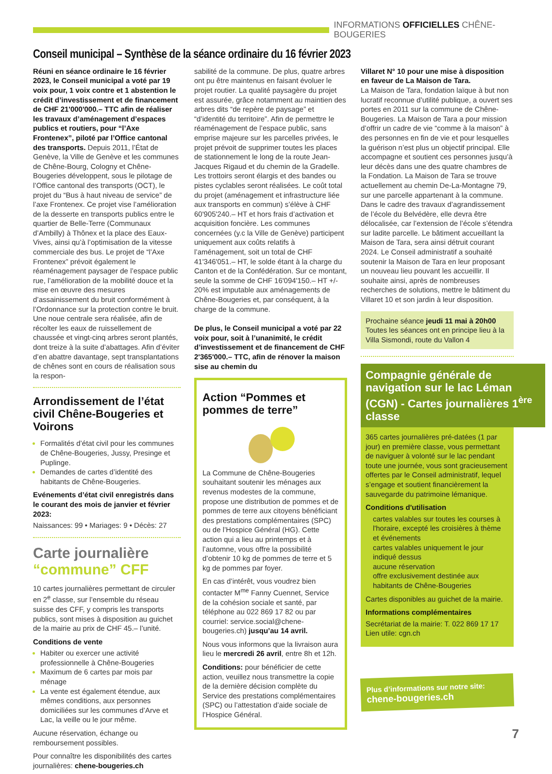INFORMATIONS OFFICIELLES CHÊNE-BOUGERIES
Conseil municipal – Synthèse de la séance ordinaire du 16 février 2023
Réuni en séance ordinaire le 16 février 2023, le Conseil municipal a voté par 19 voix pour, 1 voix contre et 1 abstention le crédit d’investissement et de financement de CHF 21'000'000.– TTC afin de réaliser les travaux d’aménagement d’espaces publics et routiers, pour “l’Axe Frontenex”, piloté par l’Office cantonal des transports. Depuis 2011, l’État de Genève, la Ville de Genève et les communes de Chêne-Bourg, Cologny et Chêne-Bougeries développent, sous le pilotage de l’Office cantonal des transports (OCT), le projet du “Bus à haut niveau de service” de l’axe Frontenex. Ce projet vise l’amélioration de la desserte en transports publics entre le quartier de Belle-Terre (Communaux d’Ambilly) à Thônex et la place des Eaux-Vives, ainsi qu’à l’optimisation de la vitesse commerciale des bus. Le projet de “l’Axe Frontenex” prévoit également le réaménagement paysager de l’espace public rue, l’amélioration de la mobilité douce et la mise en œuvre des mesures d’assainissement du bruit conformément à l’Ordonnance sur la protection contre le bruit. Une noue centrale sera réalisée, afin de récolter les eaux de ruissellement de chaussée et vingt-cinq arbres seront plantés, dont treize à la suite d’abattages. Afin d’éviter d’en abattre davantage, sept transplantations de chênes sont en cours de réalisation sous la respon-
Arrondissement de l’état civil Chêne-Bougeries et Voirons
Formalités d’état civil pour les communes de Chêne-Bougeries, Jussy, Presinge et Puplinge.
Demandes de cartes d’identité des habitants de Chêne-Bougeries.
Evénements d’état civil enregistrés dans le courant des mois de janvier et février 2023:
Naissances: 99 • Mariages: 9 • Décès: 27
Carte journalière “commune” CFF
10 cartes journalières permettant de circuler en 2<sup>e</sup> classe, sur l’ensemble du réseau suisse des CFF, y compris les transports publics, sont mises à disposition au guichet de la mairie au prix de CHF 45.– l’unité.
Conditions de vente
Habiter ou exercer une activité professionnelle à Chêne-Bougeries
Maximum de 6 cartes par mois par ménage
La vente est également étendue, aux mêmes conditions, aux personnes domiciliées sur les communes d’Arve et Lac, la veille ou le jour même.
Aucune réservation, échange ou remboursement possibles.
Pour connaître les disponibilités des cartes journalières: chene-bougeries.ch
sabilité de la commune. De plus, quatre arbres ont pu être maintenus en faisant évoluer le projet routier. La qualité paysagère du projet est assurée, grâce notamment au maintien des arbres dits “de repère de paysage” et “d’identité du territoire”. Afin de permettre le réaménagement de l’espace public, sans emprise majeure sur les parcelles privées, le projet prévoit de supprimer toutes les places de stationnement le long de la route Jean-Jacques Rigaud et du chemin de la Gradelle. Les trottoirs seront élargis et des bandes ou pistes cyclables seront réalisées. Le coût total du projet (aménagement et infrastructure liée aux transports en commun) s’élève à CHF 60'905'240.– HT et hors frais d’activation et acquisition foncière. Les communes concernées (y.c la Ville de Genève) participent uniquement aux coûts relatifs à l’aménagement, soit un total de CHF 41'346'051.– HT, le solde étant à la charge du Canton et de la Confédération. Sur ce montant, seule la somme de CHF 16'094'150.– HT +/- 20% est imputable aux aménagements de Chêne-Bougeries et, par conséquent, à la charge de la commune.
De plus, le Conseil municipal a voté par 22 voix pour, soit à l’unanimité, le crédit d’investissement et de financement de CHF 2'365'000.– TTC, afin de rénover la maison sise au chemin du
Action “Pommes et pommes de terre”
La Commune de Chêne-Bougeries souhaitant soutenir les ménages aux revenus modestes de la commune, propose une distribution de pommes et de pommes de terre aux citoyens bénéficiant des prestations complémentaires (SPC) ou de l’Hospice Général (HG). Cette action qui a lieu au printemps et à l’automne, vous offre la possibilité d’obtenir 10 kg de pommes de terre et 5 kg de pommes par foyer.
En cas d’intérêt, vous voudrez bien contacter M<sup>me</sup> Fanny Cuennet, Service de la cohésion sociale et santé, par téléphone au 022 869 17 82 ou par courriel: service.social@chene-bougeries.ch) jusqu’au 14 avril.
Nous vous informons que la livraison aura lieu le mercredi 26 avril, entre 8h et 12h.
Conditions: pour bénéficier de cette action, veuillez nous transmettre la copie de la dernière décision complète du Service des prestations complémentaires (SPC) ou l’attestation d’aide sociale de l’Hospice Général.
Villaret N° 10 pour une mise à disposition en faveur de La Maison de Tara.
La Maison de Tara, fondation laïque à but non lucratif reconnue d’utilité publique, a ouvert ses portes en 2011 sur la commune de Chêne-Bougeries. La Maison de Tara a pour mission d’offrir un cadre de vie “comme à la maison” à des personnes en fin de vie et pour lesquelles la guérison n’est plus un objectif principal. Elle accompagne et soutient ces personnes jusqu’à leur décès dans une des quatre chambres de la Fondation. La Maison de Tara se trouve actuellement au chemin De-La-Montagne 79, sur une parcelle appartenant à la commune. Dans le cadre des travaux d’agrandissement de l’école du Belvédère, elle devra être délocalisée, car l’extension de l’école s’étendra sur ladite parcelle. Le bâtiment accueillant la Maison de Tara, sera ainsi détruit courant 2024. Le Conseil administratif a souhaité soutenir la Maison de Tara en leur proposant un nouveau lieu pouvant les accueillir. Il souhaite ainsi, après de nombreuses recherches de solutions, mettre le bâtiment du Villaret 10 et son jardin à leur disposition.
Prochaine séance jeudi 11 mai à 20h00
Toutes les séances ont en principe lieu à la Villa Sismondi, route du Vallon 4
Compagnie générale de navigation sur le lac Léman (CGN) - Cartes journalières 1<sup>ère</sup> classe
365 cartes journalières pré-datées (1 par jour) en première classe, vous permettant de naviguer à volonté sur le lac pendant toute une journée, vous sont gracieusement offertes par le Conseil administratif, lequel s’engage et soutient financièrement la sauvegarde du patrimoine lémanique.
Conditions d'utilisation
cartes valables sur toutes les courses à l'horaire, excepté les croisières à thème et événements
cartes valables uniquement le jour indiqué dessus
aucune réservation
offre exclusivement destinée aux habitants de Chêne-Bougeries
Cartes disponibles au guichet de la mairie.
Informations complémentaires
Secrétariat de la mairie: T. 022 869 17 17
Lien utile: cgn.ch
Plus d’informations sur notre site:
chene-bougeries.ch
7